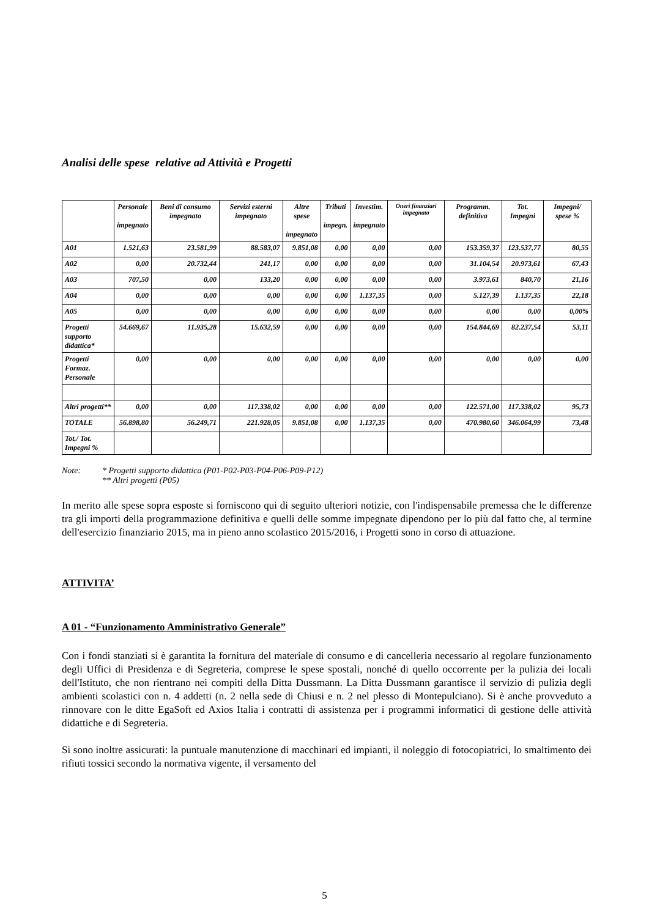Analisi delle spese relative ad Attività e Progetti
| | Personale impegnato | Beni di consumo impegnato | Servizi esterni impegnato | Altre spese impegnato | Tributi impegn. | Investim. impegnato | Oneri finanziari impegnato | Programm. definitiva | Tot. Impegni | Impegni/ spese % |
| --- | --- | --- | --- | --- | --- | --- | --- | --- | --- | --- |
| A01 | 1.521,63 | 23.581,99 | 88.583,07 | 9.851,08 | 0,00 | 0,00 | 0,00 | 153.359,37 | 123.537,77 | 80,55 |
| A02 | 0,00 | 20.732,44 | 241,17 | 0,00 | 0,00 | 0,00 | 0,00 | 31.104,54 | 20.973,61 | 67,43 |
| A03 | 707,50 | 0,00 | 133,20 | 0,00 | 0,00 | 0,00 | 0,00 | 3.973,61 | 840,70 | 21,16 |
| A04 | 0,00 | 0,00 | 0,00 | 0,00 | 0,00 | 1.137,35 | 0,00 | 5.127,39 | 1.137,35 | 22,18 |
| A05 | 0,00 | 0,00 | 0,00 | 0,00 | 0,00 | 0,00 | 0,00 | 0,00 | 0,00 | 0,00% |
| Progetti supporto didattica* | 54.669,67 | 11.935,28 | 15.632,59 | 0,00 | 0,00 | 0,00 | 0,00 | 154.844,69 | 82.237,54 | 53,11 |
| Progetti Formaz. Personale | 0,00 | 0,00 | 0,00 | 0,00 | 0,00 | 0,00 | 0,00 | 0,00 | 0,00 | 0,00 |
| Altri progetti** | 0,00 | 0,00 | 117.338,02 | 0,00 | 0,00 | 0,00 | 0,00 | 122.571,00 | 117.338,02 | 95,73 |
| TOTALE | 56.898,80 | 56.249,71 | 221.928,05 | 9.851,08 | 0,00 | 1.137,35 | 0,00 | 470.980,60 | 346.064,99 | 73,48 |
| Tot./ Tot. Impegni % | | | | | | | | | | |
Note: * Progetti supporto didattica (P01-P02-P03-P04-P06-P09-P12)
** Altri progetti (P05)
In merito alle spese sopra esposte si forniscono qui di seguito ulteriori notizie, con l'indispensabile premessa che le differenze tra gli importi della programmazione definitiva e quelli delle somme impegnate dipendono per lo più dal fatto che, al termine dell'esercizio finanziario 2015, ma in pieno anno scolastico 2015/2016, i Progetti sono in corso di attuazione.
ATTIVITA’
A 01 - “Funzionamento Amministrativo Generale”
Con i fondi stanziati si è garantita la fornitura del materiale di consumo e di cancelleria necessario al regolare funzionamento degli Uffici di Presidenza e di Segreteria, comprese le spese spostali, nonché di quello occorrente per la pulizia dei locali dell'Istituto, che non rientrano nei compiti della Ditta Dussmann. La Ditta Dussmann garantisce il servizio di pulizia degli ambienti scolastici con n. 4 addetti (n. 2 nella sede di Chiusi e n. 2 nel plesso di Montepulciano). Si è anche provveduto a rinnovare con le ditte EgaSoft ed Axios Italia i contratti di assistenza per i programmi informatici di gestione delle attività didattiche e di Segreteria.
Si sono inoltre assicurati: la puntuale manutenzione di macchinari ed impianti, il noleggio di fotocopiatrici, lo smaltimento dei rifiuti tossici secondo la normativa vigente, il versamento del
5